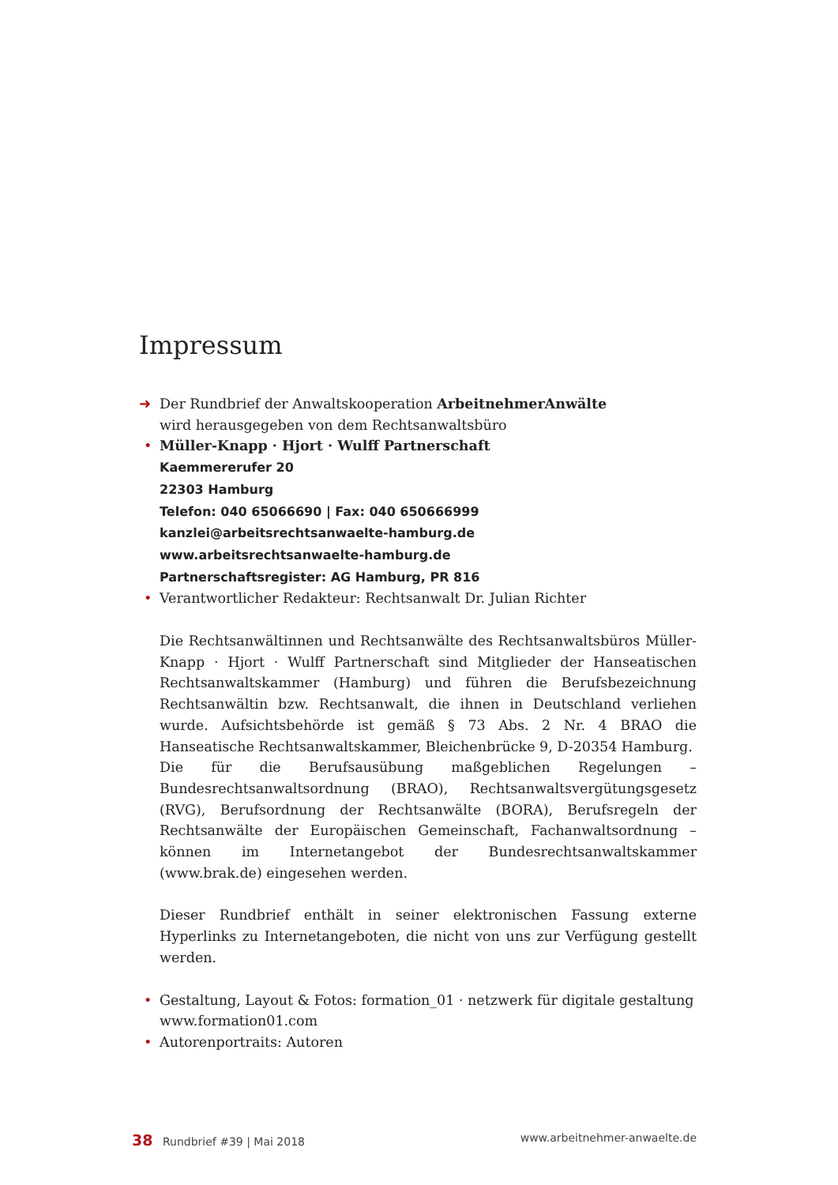Impressum
➜ Der Rundbrief der Anwaltskooperation ArbeitnehmerAnwälte
wird herausgegeben von dem Rechtsanwaltsbüro
• Müller-Knapp · Hjort · Wulff Partnerschaft
Kaemmererufer 20
22303 Hamburg
Telefon: 040 65066690 | Fax: 040 650666999
kanzlei@arbeitsrechtsanwaelte-hamburg.de
www.arbeitsrechtsanwaelte-hamburg.de
Partnerschaftsregister: AG Hamburg, PR 816
• Verantwortlicher Redakteur: Rechtsanwalt Dr. Julian Richter
Die Rechtsanwältinnen und Rechtsanwälte des Rechtsanwaltsbüros Müller-Knapp · Hjort · Wulff Partnerschaft sind Mitglieder der Hanseatischen Rechtsanwaltskammer (Hamburg) und führen die Berufsbezeichnung Rechtsanwältin bzw. Rechtsanwalt, die ihnen in Deutschland verliehen wurde. Aufsichtsbehörde ist gemäß § 73 Abs. 2 Nr. 4 BRAO die Hanseatische Rechtsanwaltskammer, Bleichenbrücke 9, D-20354 Hamburg.
Die für die Berufsausübung maßgeblichen Regelungen – Bundesrechtsanwaltsordnung (BRAO), Rechtsanwaltsvergütungsgesetz (RVG), Berufsordnung der Rechtsanwälte (BORA), Berufsregeln der Rechtsanwälte der Europäischen Gemeinschaft, Fachanwaltsordnung – können im Internetangebot der Bundesrechtsanwaltskammer (www.brak.de) eingesehen werden.
Dieser Rundbrief enthält in seiner elektronischen Fassung externe Hyperlinks zu Internetangeboten, die nicht von uns zur Verfügung gestellt werden.
• Gestaltung, Layout & Fotos: formation_01 · netzwerk für digitale gestaltung
www.formation01.com
• Autorenportraits: Autoren
38 Rundbrief #39 | Mai 2018 www.arbeitnehmer-anwaelte.de